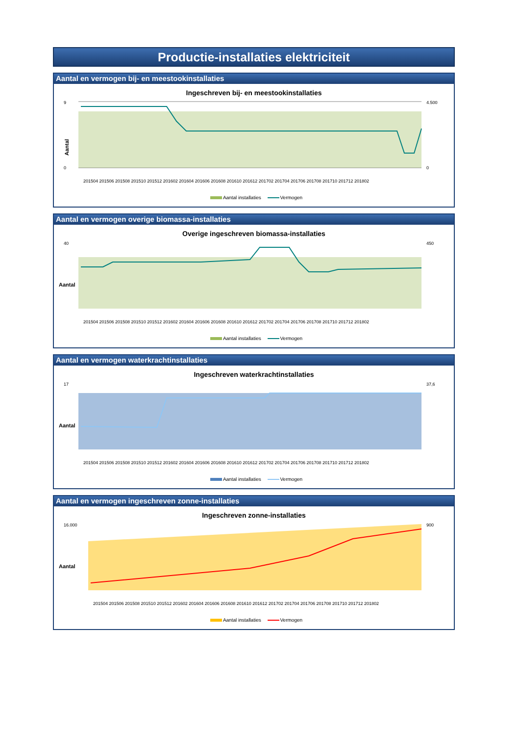Productie-installaties elektriciteit
Aantal en vermogen bij- en meestookinstallaties
Ingeschreven bij- en meestookinstallaties
Aantal
9
0
4.500
0
201504 201506 201508 201510 201512 201602 201604 201606 201608 201610 201612 201702 201704 201706 201708 201710 201712 201802
Aantal installaties Vermogen
Aantal en vermogen overige biomassa-installaties
Overige ingeschreven biomassa-installaties
Aantal
40
450
201504 201506 201508 201510 201512 201602 201604 201606 201608 201610 201612 201702 201704 201706 201708 201710 201712 201802
Aantal installaties Vermogen
Aantal en vermogen waterkrachtinstallaties
Ingeschreven waterkrachtinstallaties
Aantal
17
37,6
201504 201506 201508 201510 201512 201602 201604 201606 201608 201610 201612 201702 201704 201706 201708 201710 201712 201802
Aantal installaties Vermogen
Aantal en vermogen ingeschreven zonne-installaties
Ingeschreven zonne-installaties
Aantal
16.000
900
201504 201506 201508 201510 201512 201602 201604 201606 201608 201610 201612 201702 201704 201706 201708 201710 201712 201802
Aantal installaties Vermogen